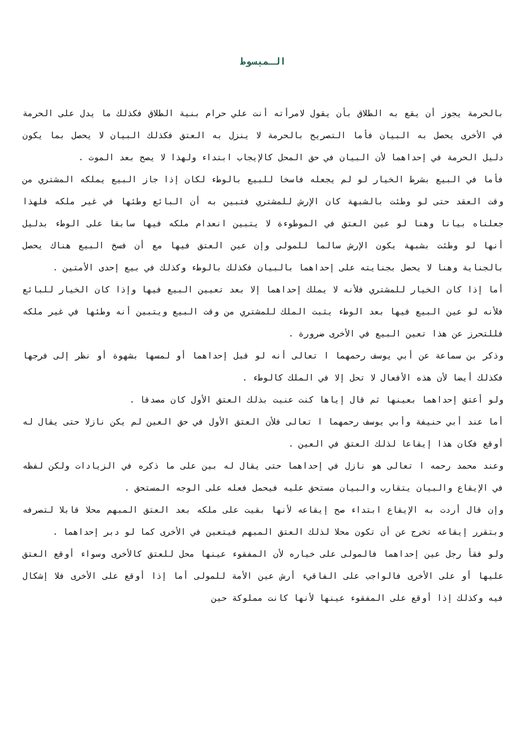الـمبسوط
بالحرمة يجوز أن يقع به الطلاق بأن يقول لامرأته أنت علي حرام بنية الطلاق فكذلك ما يدل على الحرمة في الأخرى يحصل به البيان فأما التصريح بالحرمة لا ينزل به العتق فكذلك البيان لا يحصل بما يكون دليل الحرمة في إحداهما لأن البيان في حق المحل كالإيجاب ابتداء ولهذا لا يصح بعد الموت .
فأما في البيع بشرط الخيار لو لم يجعله فاسخا للبيع بالوطء لكان إذا جاز البيع يملكه المشتري من وقت العقد حتى لو وطئت بالشبهة كان الإرش للمشتري فتبين به أن البائع وطئها في غير ملكه فلهذا جعلناه بيانا وهنا لو عين العتق في الموطوءة لا يتبين انعدام ملكه فيها سابقا على الوطء بدليل أنها لو وطئت بشبهة يكون الإرش سالما للمولى وإن عين العتق فيها مع أن فسخ البيع هناك يحصل بالجناية وهنا لا يحصل بجنايته على إحداهما بالبيان فكذلك بالوطء وكذلك في بيع إحدى الأمتين .
أما إذا كان الخيار للمشتري فلأنه لا يملك إحداهما إلا بعد تعيين البيع فيها وإذا كان الخيار للبائع فلأنه لو عين البيع فيها بعد الوطء يثبت الملك للمشتري من وقت البيع ويتبين أنه وطئها في غير ملكه فللتحرز عن هذا تعين البيع في الأخرى ضرورة .
وذكر بن سماعة عن أبي يوسف رحمهما ا تعالى أنه لو قبل إحداهما أو لمسها بشهوة أو نظر إلى فرجها فكذلك أيضا لأن هذه الأفعال لا تحل إلا في الملك كالوطء .
ولو أعتق إحداهما بعينها ثم قال إياها كنت عنيت بذلك العتق الأول كان مصدقا .
أما عند أبي حنيفة وأبي يوسف رحمهما ا تعالى فلأن العتق الأول في حق العين لم يكن نازلا حتى يقال له أوقع فكان هذا إيقاعا لذلك العتق في العين .
وعند محمد رحمه ا تعالى هو نازل في إحداهما حتى يقال له بين على ما ذكره في الزيادات ولكن لفظه في الإيقاع والبيان يتقارب والبيان مستحق عليه فيحمل فعله على الوجه المستحق .
وإن قال أردت به الإيقاع ابتداء صح إيقاعه لأنها بقيت على ملكه بعد العتق المبهم محلا قابلا لتصرفه وبتقرر إيقاعه تخرج عن أن تكون محلا لذلك العتق المبهم فيتعين في الأخرى كما لو دبر إحداهما .
ولو فقأ رجل عين إحداهما فالمولى على خياره لأن المفقوء عينها محل للعتق كالأخرى وسواء أوقع العتق عليها أو على الأخرى فالواجب على الفاقيء أرش عين الأمة للمولى أما إذا أوقع على الأخرى فلا إشكال فيه وكذلك إذا أوقع على المفقوء عينها لأنها كانت مملوكة حين